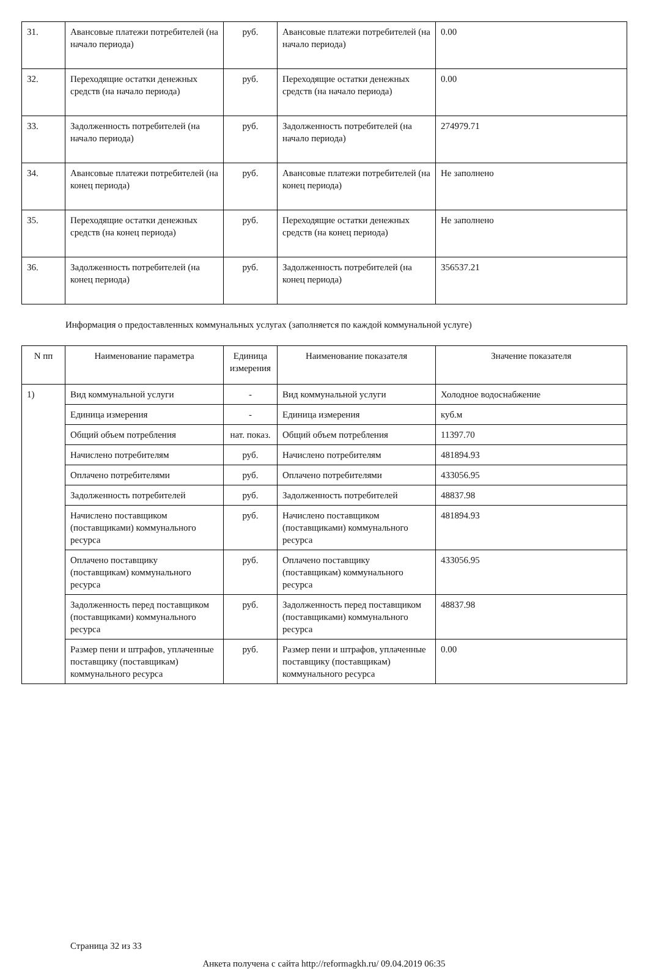| 31. | Авансовые платежи потребителей (на начало периода) | руб. | Авансовые платежи потребителей (на начало периода) | 0.00 |
| 32. | Переходящие остатки денежных средств (на начало периода) | руб. | Переходящие остатки денежных средств (на начало периода) | 0.00 |
| 33. | Задолженность потребителей (на начало периода) | руб. | Задолженность потребителей (на начало периода) | 274979.71 |
| 34. | Авансовые платежи потребителей (на конец периода) | руб. | Авансовые платежи потребителей (на конец периода) | Не заполнено |
| 35. | Переходящие остатки денежных средств (на конец периода) | руб. | Переходящие остатки денежных средств (на конец периода) | Не заполнено |
| 36. | Задолженность потребителей (на конец периода) | руб. | Задолженность потребителей (на конец периода) | 356537.21 |
Информация о предоставленных коммунальных услугах (заполняется по каждой коммунальной услуге)
| N пп | Наименование параметра | Единица измерения | Наименование показателя | Значение показателя |
| --- | --- | --- | --- | --- |
| 1) | Вид коммунальной услуги | - | Вид коммунальной услуги | Холодное водоснабжение |
| | Единица измерения | - | Единица измерения | куб.м |
| | Общий объем потребления | нат. показ. | Общий объем потребления | 11397.70 |
| | Начислено потребителям | руб. | Начислено потребителям | 481894.93 |
| | Оплачено потребителями | руб. | Оплачено потребителями | 433056.95 |
| | Задолженность потребителей | руб. | Задолженность потребителей | 48837.98 |
| | Начислено поставщиком (поставщиками) коммунального ресурса | руб. | Начислено поставщиком (поставщиками) коммунального ресурса | 481894.93 |
| | Оплачено поставщику (поставщикам) коммунального ресурса | руб. | Оплачено поставщику (поставщикам) коммунального ресурса | 433056.95 |
| | Задолженность перед поставщиком (поставщиками) коммунального ресурса | руб. | Задолженность перед поставщиком (поставщиками) коммунального ресурса | 48837.98 |
| | Размер пени и штрафов, уплаченные поставщику (поставщикам) коммунального ресурса | руб. | Размер пени и штрафов, уплаченные поставщику (поставщикам) коммунального ресурса | 0.00 |
Страница 32 из 33
Анкета получена с сайта http://reformagkh.ru/ 09.04.2019 06:35